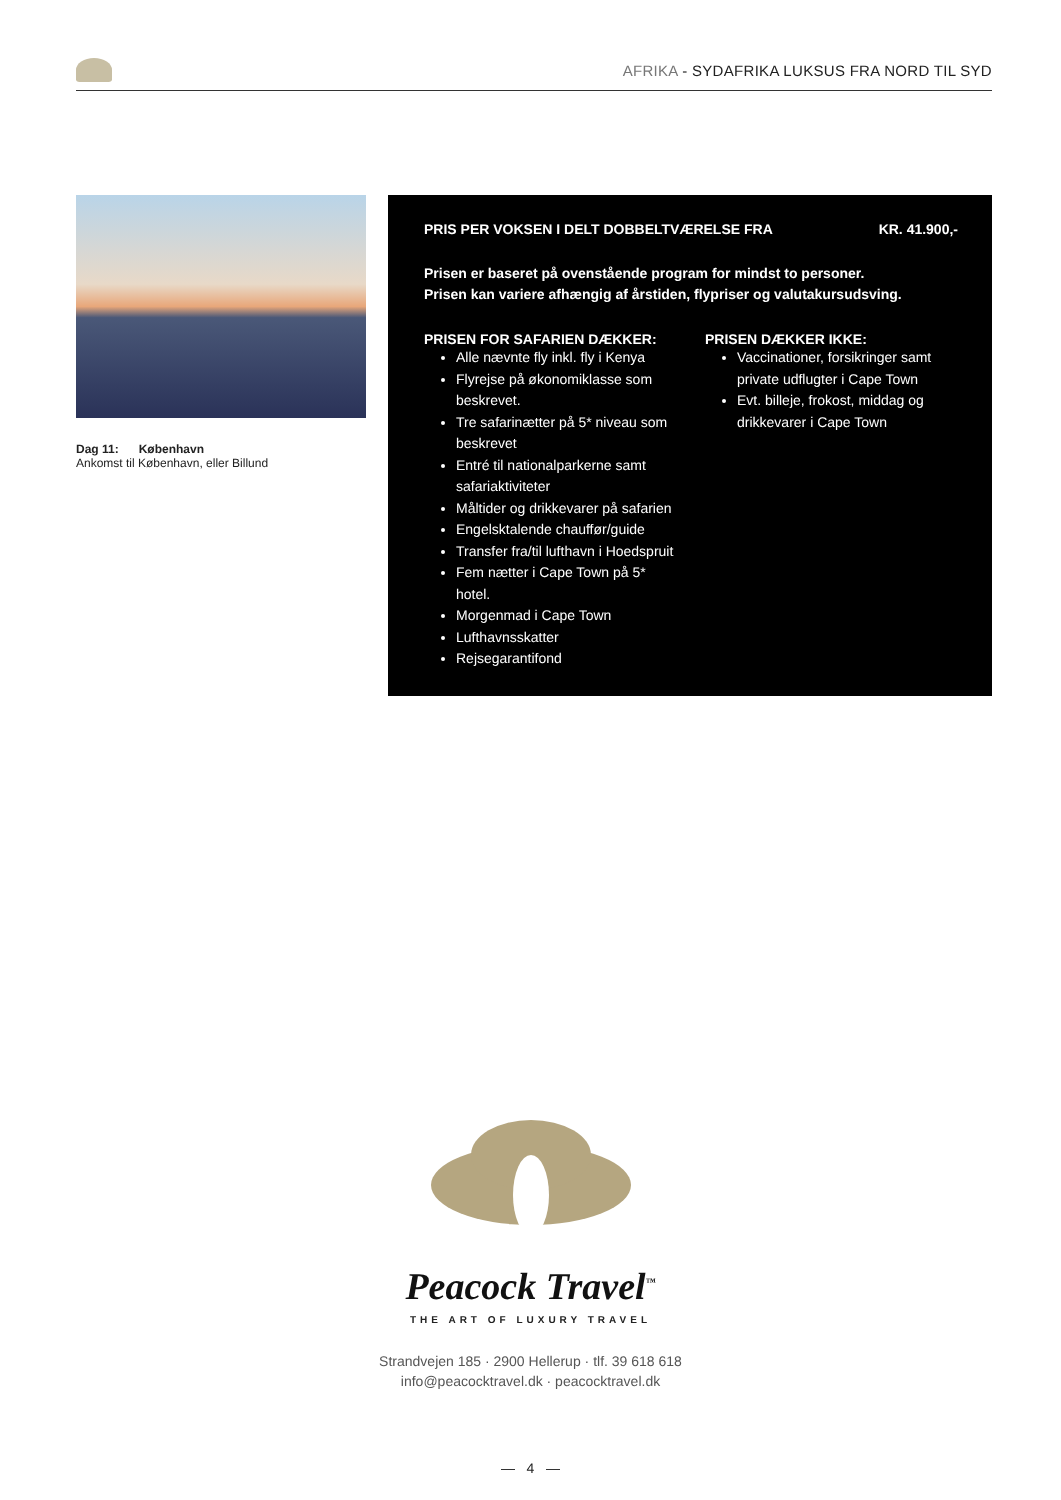AFRIKA - SYDAFRIKA LUKSUS FRA NORD TIL SYD
Dag 11: København
Ankomst til København, eller Billund
PRIS PER VOKSEN I DELT DOBBELTVÆRELSE FRA KR. 41.900,-
Prisen er baseret på ovenstående program for mindst to personer.
Prisen kan variere afhængig af årstiden, flypriser og valutakursudsving.
PRISEN FOR SAFARIEN DÆKKER:
Alle nævnte fly inkl. fly i Kenya
Flyrejse på økonomiklasse som beskrevet.
Tre safarinætter på 5* niveau som beskrevet
Entré til nationalparkerne samt safariaktiviteter
Måltider og drikkevarer på safarien
Engelsktalende chauffør/guide
Transfer fra/til lufthavn i Hoedspruit
Fem nætter i Cape Town på 5* hotel.
Morgenmad i Cape Town
Lufthavnsskatter
Rejsegarantifond
PRISEN DÆKKER IKKE:
Vaccinationer, forsikringer samt private udflugter i Cape Town
Evt. billeje, frokost, middag og drikkevarer i Cape Town
Peacock Travel<sup>™</sup>
THE ART OF LUXURY TRAVEL
Strandvejen 185 · 2900 Hellerup · tlf. 39 618 618
info@peacocktravel.dk · peacocktravel.dk
— 4 —